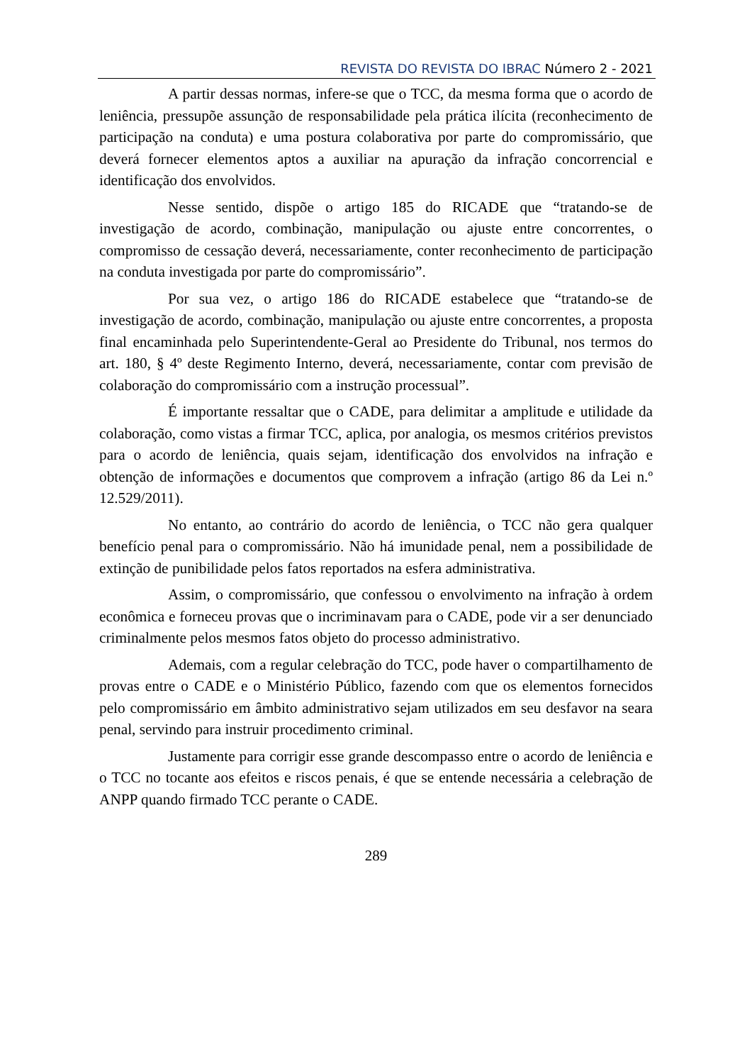REVISTA DO REVISTA DO IBRAC Número 2 - 2021
A partir dessas normas, infere-se que o TCC, da mesma forma que o acordo de leniência, pressupõe assunção de responsabilidade pela prática ilícita (reconhecimento de participação na conduta) e uma postura colaborativa por parte do compromissário, que deverá fornecer elementos aptos a auxiliar na apuração da infração concorrencial e identificação dos envolvidos.
Nesse sentido, dispõe o artigo 185 do RICADE que “tratando-se de investigação de acordo, combinação, manipulação ou ajuste entre concorrentes, o compromisso de cessação deverá, necessariamente, conter reconhecimento de participação na conduta investigada por parte do compromissário”.
Por sua vez, o artigo 186 do RICADE estabelece que “tratando-se de investigação de acordo, combinação, manipulação ou ajuste entre concorrentes, a proposta final encaminhada pelo Superintendente-Geral ao Presidente do Tribunal, nos termos do art. 180, § 4º deste Regimento Interno, deverá, necessariamente, contar com previsão de colaboração do compromissário com a instrução processual”.
É importante ressaltar que o CADE, para delimitar a amplitude e utilidade da colaboração, como vistas a firmar TCC, aplica, por analogia, os mesmos critérios previstos para o acordo de leniência, quais sejam, identificação dos envolvidos na infração e obtenção de informações e documentos que comprovem a infração (artigo 86 da Lei n.º 12.529/2011).
No entanto, ao contrário do acordo de leniência, o TCC não gera qualquer benefício penal para o compromissário. Não há imunidade penal, nem a possibilidade de extinção de punibilidade pelos fatos reportados na esfera administrativa.
Assim, o compromissário, que confessou o envolvimento na infração à ordem econômica e forneceu provas que o incriminavam para o CADE, pode vir a ser denunciado criminalmente pelos mesmos fatos objeto do processo administrativo.
Ademais, com a regular celebração do TCC, pode haver o compartilhamento de provas entre o CADE e o Ministério Público, fazendo com que os elementos fornecidos pelo compromissário em âmbito administrativo sejam utilizados em seu desfavor na seara penal, servindo para instruir procedimento criminal.
Justamente para corrigir esse grande descompasso entre o acordo de leniência e o TCC no tocante aos efeitos e riscos penais, é que se entende necessária a celebração de ANPP quando firmado TCC perante o CADE.
289